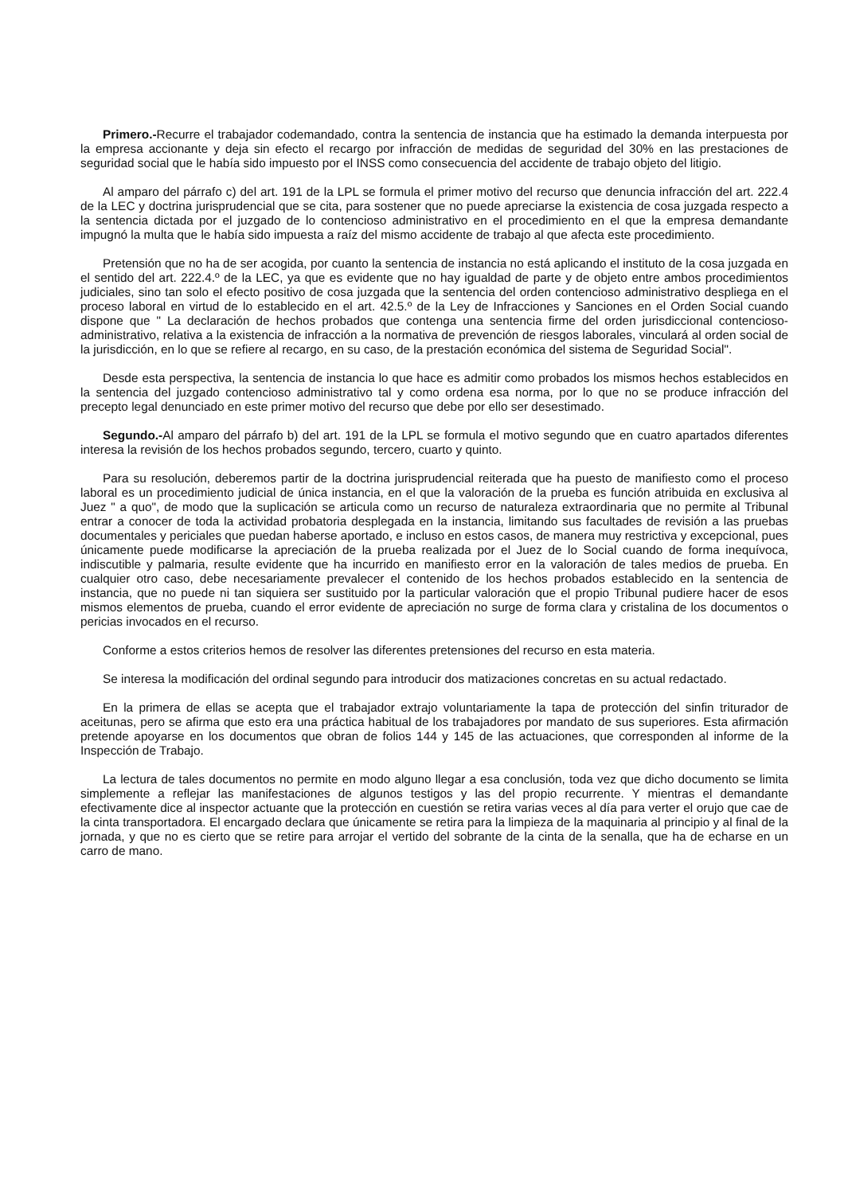Primero.-Recurre el trabajador codemandado, contra la sentencia de instancia que ha estimado la demanda interpuesta por la empresa accionante y deja sin efecto el recargo por infracción de medidas de seguridad del 30% en las prestaciones de seguridad social que le había sido impuesto por el INSS como consecuencia del accidente de trabajo objeto del litigio.
Al amparo del párrafo c) del art. 191 de la LPL se formula el primer motivo del recurso que denuncia infracción del art. 222.4 de la LEC y doctrina jurisprudencial que se cita, para sostener que no puede apreciarse la existencia de cosa juzgada respecto a la sentencia dictada por el juzgado de lo contencioso administrativo en el procedimiento en el que la empresa demandante impugnó la multa que le había sido impuesta a raíz del mismo accidente de trabajo al que afecta este procedimiento.
Pretensión que no ha de ser acogida, por cuanto la sentencia de instancia no está aplicando el instituto de la cosa juzgada en el sentido del art. 222.4.º de la LEC, ya que es evidente que no hay igualdad de parte y de objeto entre ambos procedimientos judiciales, sino tan solo el efecto positivo de cosa juzgada que la sentencia del orden contencioso administrativo despliega en el proceso laboral en virtud de lo establecido en el art. 42.5.º de la Ley de Infracciones y Sanciones en el Orden Social cuando dispone que " La declaración de hechos probados que contenga una sentencia firme del orden jurisdiccional contencioso- administrativo, relativa a la existencia de infracción a la normativa de prevención de riesgos laborales, vinculará al orden social de la jurisdicción, en lo que se refiere al recargo, en su caso, de la prestación económica del sistema de Seguridad Social".
Desde esta perspectiva, la sentencia de instancia lo que hace es admitir como probados los mismos hechos establecidos en la sentencia del juzgado contencioso administrativo tal y como ordena esa norma, por lo que no se produce infracción del precepto legal denunciado en este primer motivo del recurso que debe por ello ser desestimado.
Segundo.-Al amparo del párrafo b) del art. 191 de la LPL se formula el motivo segundo que en cuatro apartados diferentes interesa la revisión de los hechos probados segundo, tercero, cuarto y quinto.
Para su resolución, deberemos partir de la doctrina jurisprudencial reiterada que ha puesto de manifiesto como el proceso laboral es un procedimiento judicial de única instancia, en el que la valoración de la prueba es función atribuida en exclusiva al Juez " a quo", de modo que la suplicación se articula como un recurso de naturaleza extraordinaria que no permite al Tribunal entrar a conocer de toda la actividad probatoria desplegada en la instancia, limitando sus facultades de revisión a las pruebas documentales y periciales que puedan haberse aportado, e incluso en estos casos, de manera muy restrictiva y excepcional, pues únicamente puede modificarse la apreciación de la prueba realizada por el Juez de lo Social cuando de forma inequívoca, indiscutible y palmaria, resulte evidente que ha incurrido en manifiesto error en la valoración de tales medios de prueba. En cualquier otro caso, debe necesariamente prevalecer el contenido de los hechos probados establecido en la sentencia de instancia, que no puede ni tan siquiera ser sustituido por la particular valoración que el propio Tribunal pudiere hacer de esos mismos elementos de prueba, cuando el error evidente de apreciación no surge de forma clara y cristalina de los documentos o pericias invocados en el recurso.
Conforme a estos criterios hemos de resolver las diferentes pretensiones del recurso en esta materia.
Se interesa la modificación del ordinal segundo para introducir dos matizaciones concretas en su actual redactado.
En la primera de ellas se acepta que el trabajador extrajo voluntariamente la tapa de protección del sinfin triturador de aceitunas, pero se afirma que esto era una práctica habitual de los trabajadores por mandato de sus superiores. Esta afirmación pretende apoyarse en los documentos que obran de folios 144 y 145 de las actuaciones, que corresponden al informe de la Inspección de Trabajo.
La lectura de tales documentos no permite en modo alguno llegar a esa conclusión, toda vez que dicho documento se limita simplemente a reflejar las manifestaciones de algunos testigos y las del propio recurrente. Y mientras el demandante efectivamente dice al inspector actuante que la protección en cuestión se retira varias veces al día para verter el orujo que cae de la cinta transportadora. El encargado declara que únicamente se retira para la limpieza de la maquinaria al principio y al final de la jornada, y que no es cierto que se retire para arrojar el vertido del sobrante de la cinta de la senalla, que ha de echarse en un carro de mano.